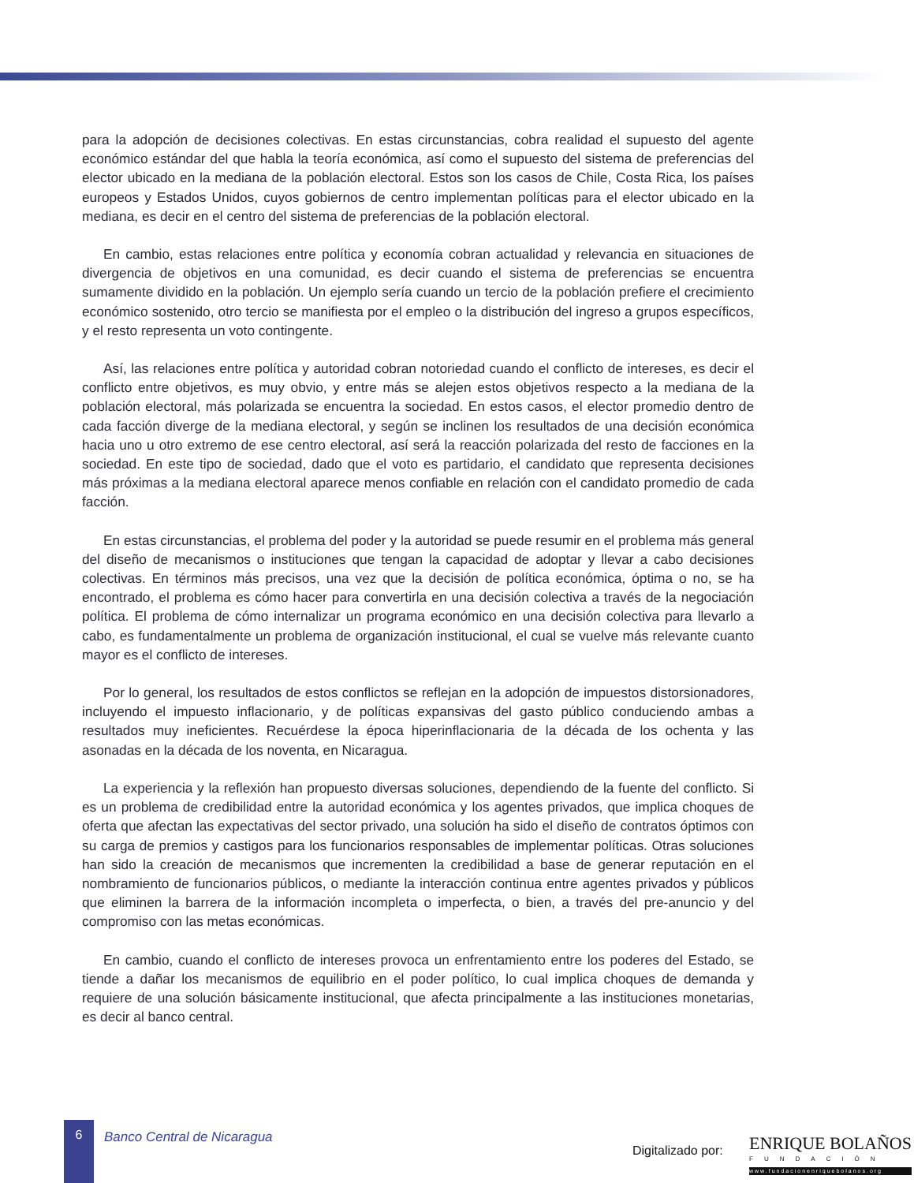para la adopción de decisiones colectivas. En estas circunstancias, cobra realidad el supuesto del agente económico estándar del que habla la teoría económica, así como el supuesto del sistema de preferencias del elector ubicado en la mediana de la población electoral. Estos son los casos de Chile, Costa Rica, los países europeos y Estados Unidos, cuyos gobiernos de centro implementan políticas para el elector ubicado en la mediana, es decir en el centro del sistema de preferencias de la población electoral.
En cambio, estas relaciones entre política y economía cobran actualidad y relevancia en situaciones de divergencia de objetivos en una comunidad, es decir cuando el sistema de preferencias se encuentra sumamente dividido en la población. Un ejemplo sería cuando un tercio de la población prefiere el crecimiento económico sostenido, otro tercio se manifiesta por el empleo o la distribución del ingreso a grupos específicos, y el resto representa un voto contingente.
Así, las relaciones entre política y autoridad cobran notoriedad cuando el conflicto de intereses, es decir el conflicto entre objetivos, es muy obvio, y entre más se alejen estos objetivos respecto a la mediana de la población electoral, más polarizada se encuentra la sociedad. En estos casos, el elector promedio dentro de cada facción diverge de la mediana electoral, y según se inclinen los resultados de una decisión económica hacia uno u otro extremo de ese centro electoral, así será la reacción polarizada del resto de facciones en la sociedad. En este tipo de sociedad, dado que el voto es partidario, el candidato que representa decisiones más próximas a la mediana electoral aparece menos confiable en relación con el candidato promedio de cada facción.
En estas circunstancias, el problema del poder y la autoridad se puede resumir en el problema más general del diseño de mecanismos o instituciones que tengan la capacidad de adoptar y llevar a cabo decisiones colectivas. En términos más precisos, una vez que la decisión de política económica, óptima o no, se ha encontrado, el problema es cómo hacer para convertirla en una decisión colectiva a través de la negociación política. El problema de cómo internalizar un programa económico en una decisión colectiva para llevarlo a cabo, es fundamentalmente un problema de organización institucional, el cual se vuelve más relevante cuanto mayor es el conflicto de intereses.
Por lo general, los resultados de estos conflictos se reflejan en la adopción de impuestos distorsionadores, incluyendo el impuesto inflacionario, y de políticas expansivas del gasto público conduciendo ambas a resultados muy ineficientes. Recuérdese la época hiperinflacionaria de la década de los ochenta y las asonadas en la década de los noventa, en Nicaragua.
La experiencia y la reflexión han propuesto diversas soluciones, dependiendo de la fuente del conflicto. Si es un problema de credibilidad entre la autoridad económica y los agentes privados, que implica choques de oferta que afectan las expectativas del sector privado, una solución ha sido el diseño de contratos óptimos con su carga de premios y castigos para los funcionarios responsables de implementar políticas. Otras soluciones han sido la creación de mecanismos que incrementen la credibilidad a base de generar reputación en el nombramiento de funcionarios públicos, o mediante la interacción continua entre agentes privados y públicos que eliminen la barrera de la información incompleta o imperfecta, o bien, a través del pre-anuncio y del compromiso con las metas económicas.
En cambio, cuando el conflicto de intereses provoca un enfrentamiento entre los poderes del Estado, se tiende a dañar los mecanismos de equilibrio en el poder político, lo cual implica choques de demanda y requiere de una solución básicamente institucional, que afecta principalmente a las instituciones monetarias, es decir al banco central.
6
Banco Central de Nicaragua
Digitalizado por:
ENRIQUE BOLAÑOS
FUNDACIÓN
www.fundacionenriquebolanos.org